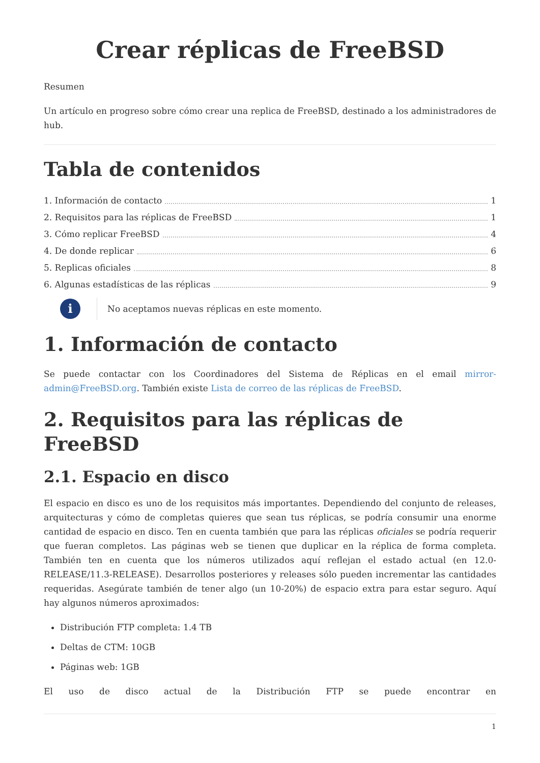Crear réplicas de FreeBSD
Resumen
Un artículo en progreso sobre cómo crear una replica de FreeBSD, destinado a los administradores de hub.
Tabla de contenidos
1. Información de contacto 1
2. Requisitos para las réplicas de FreeBSD 1
3. Cómo replicar FreeBSD 4
4. De donde replicar 6
5. Replicas oficiales 8
6. Algunas estadísticas de las réplicas 9
i
No aceptamos nuevas réplicas en este momento.
1. Información de contacto
Se puede contactar con los Coordinadores del Sistema de Réplicas en el email mirror-admin@FreeBSD.org. También existe Lista de correo de las réplicas de FreeBSD.
2. Requisitos para las réplicas de FreeBSD
2.1. Espacio en disco
El espacio en disco es uno de los requisitos más importantes. Dependiendo del conjunto de releases, arquitecturas y cómo de completas quieres que sean tus réplicas, se podría consumir una enorme cantidad de espacio en disco. Ten en cuenta también que para las réplicas oficiales se podría requerir que fueran completos. Las páginas web se tienen que duplicar en la réplica de forma completa. También ten en cuenta que los números utilizados aquí reflejan el estado actual (en 12.0-RELEASE/11.3-RELEASE). Desarrollos posteriores y releases sólo pueden incrementar las cantidades requeridas. Asegúrate también de tener algo (un 10-20%) de espacio extra para estar seguro. Aquí hay algunos números aproximados:
Distribución FTP completa: 1.4 TB
Deltas de CTM: 10GB
Páginas web: 1GB
El uso de disco actual de la Distribución FTP se puede encontrar en
1